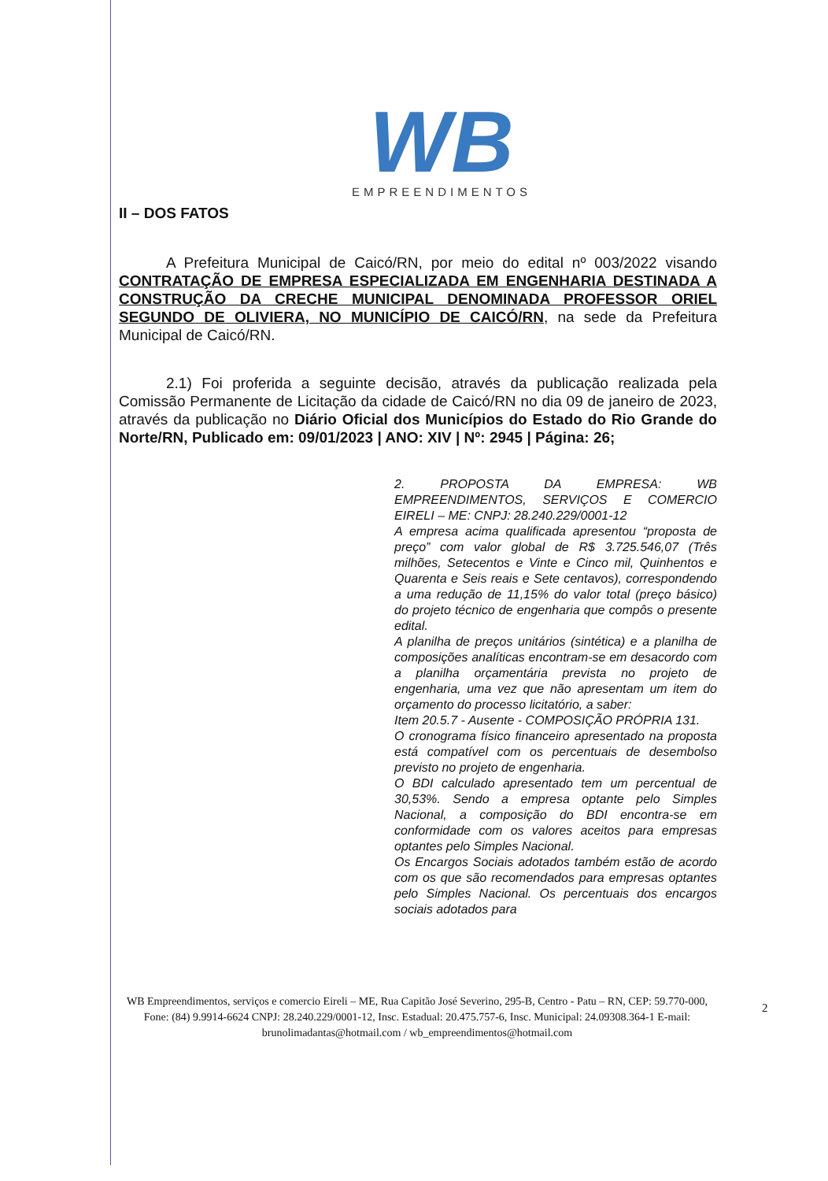WB
EMPREENDIMENTOS
II – DOS FATOS
A Prefeitura Municipal de Caicó/RN, por meio do edital nº 003/2022 visando CONTRATAÇÃO DE EMPRESA ESPECIALIZADA EM ENGENHARIA DESTINADA A CONSTRUÇÃO DA CRECHE MUNICIPAL DENOMINADA PROFESSOR ORIEL SEGUNDO DE OLIVIERA, NO MUNICÍPIO DE CAICÓ/RN, na sede da Prefeitura Municipal de Caicó/RN.
2.1) Foi proferida a seguinte decisão, através da publicação realizada pela Comissão Permanente de Licitação da cidade de Caicó/RN no dia 09 de janeiro de 2023, através da publicação no Diário Oficial dos Municípios do Estado do Rio Grande do Norte/RN, Publicado em: 09/01/2023 | ANO: XIV | Nº: 2945 | Página: 26;
2. PROPOSTA DA EMPRESA: WB EMPREENDIMENTOS, SERVIÇOS E COMERCIO EIRELI – ME: CNPJ: 28.240.229/0001-12
A empresa acima qualificada apresentou “proposta de preço” com valor global de R$ 3.725.546,07 (Três milhões, Setecentos e Vinte e Cinco mil, Quinhentos e Quarenta e Seis reais e Sete centavos), correspondendo a uma redução de 11,15% do valor total (preço básico) do projeto técnico de engenharia que compôs o presente edital.
A planilha de preços unitários (sintética) e a planilha de composições analíticas encontram-se em desacordo com a planilha orçamentária prevista no projeto de engenharia, uma vez que não apresentam um item do orçamento do processo licitatório, a saber:
Item 20.5.7 - Ausente - COMPOSIÇÃO PRÓPRIA 131.
O cronograma físico financeiro apresentado na proposta está compatível com os percentuais de desembolso previsto no projeto de engenharia.
O BDI calculado apresentado tem um percentual de 30,53%. Sendo a empresa optante pelo Simples Nacional, a composição do BDI encontra-se em conformidade com os valores aceitos para empresas optantes pelo Simples Nacional.
Os Encargos Sociais adotados também estão de acordo com os que são recomendados para empresas optantes pelo Simples Nacional. Os percentuais dos encargos sociais adotados para
WB Empreendimentos, serviços e comercio Eireli – ME, Rua Capitão José Severino, 295-B, Centro - Patu – RN, CEP: 59.770-000, Fone: (84) 9.9914-6624 CNPJ: 28.240.229/0001-12, Insc. Estadual: 20.475.757-6, Insc. Municipal: 24.09308.364-1 E-mail: brunolimadantas@hotmail.com / wb_empreendimentos@hotmail.com
2